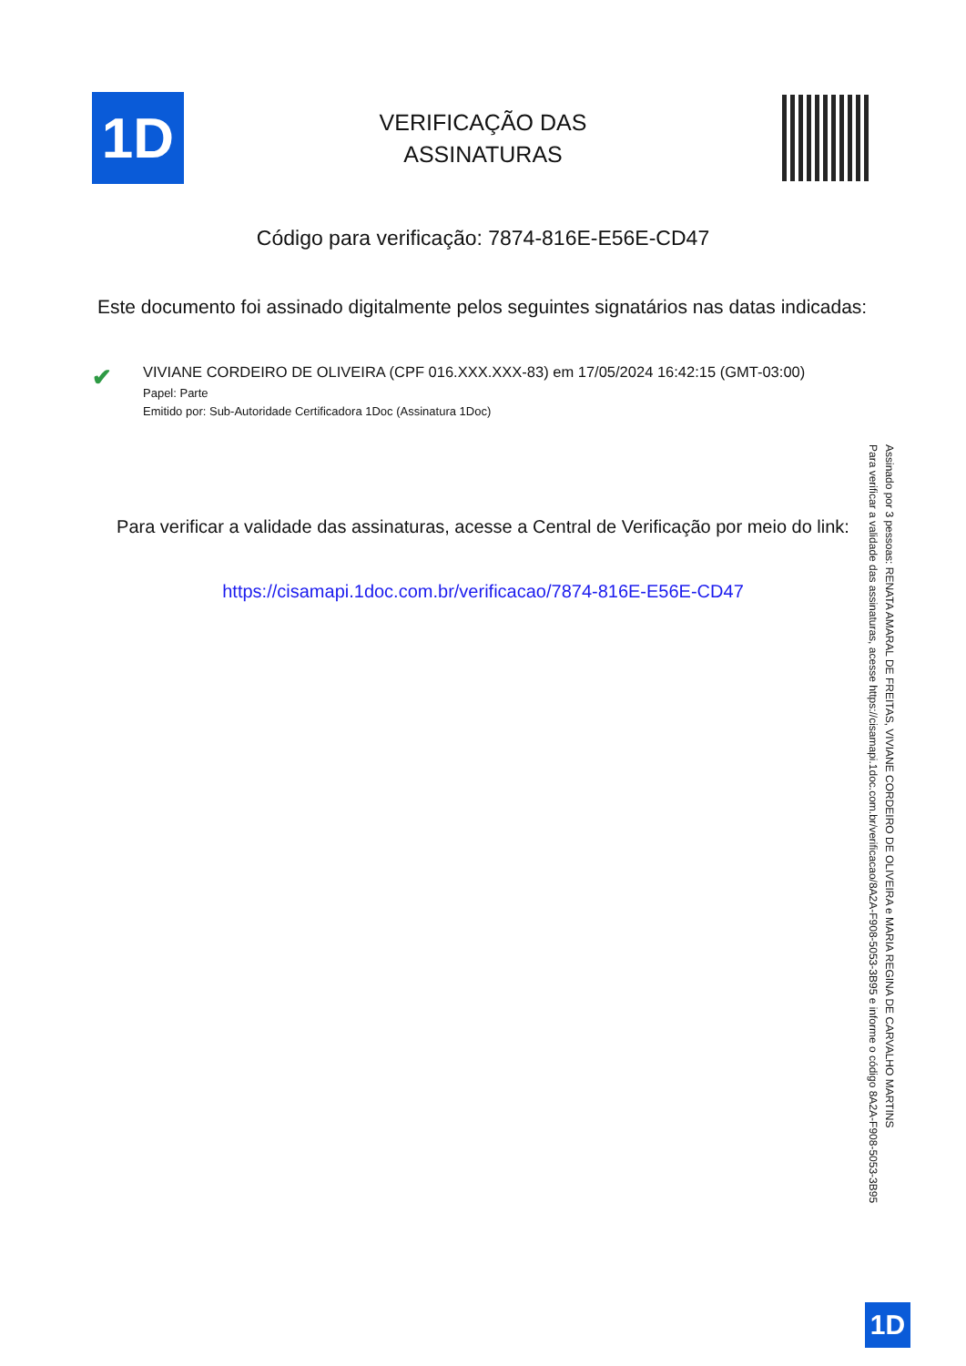1D
VERIFICAÇÃO DAS
ASSINATURAS
Código para verificação: 7874-816E-E56E-CD47
Este documento foi assinado digitalmente pelos seguintes signatários nas datas indicadas:
✔
VIVIANE CORDEIRO DE OLIVEIRA (CPF 016.XXX.XXX-83) em 17/05/2024 16:42:15 (GMT-03:00)
Papel: Parte
Emitido por: Sub-Autoridade Certificadora 1Doc (Assinatura 1Doc)
Para verificar a validade das assinaturas, acesse a Central de Verificação por meio do link:
https://cisamapi.1doc.com.br/verificacao/7874-816E-E56E-CD47
Assinado por 3 pessoas: RENATA AMARAL DE FREITAS, VIVIANE CORDEIRO DE OLIVEIRA e MARIA REGINA DE CARVALHO MARTINS
Para verificar a validade das assinaturas, acesse https://cisamapi.1doc.com.br/verificacao/8A2A-F908-5053-3B95 e informe o código 8A2A-F908-5053-3B95
1D